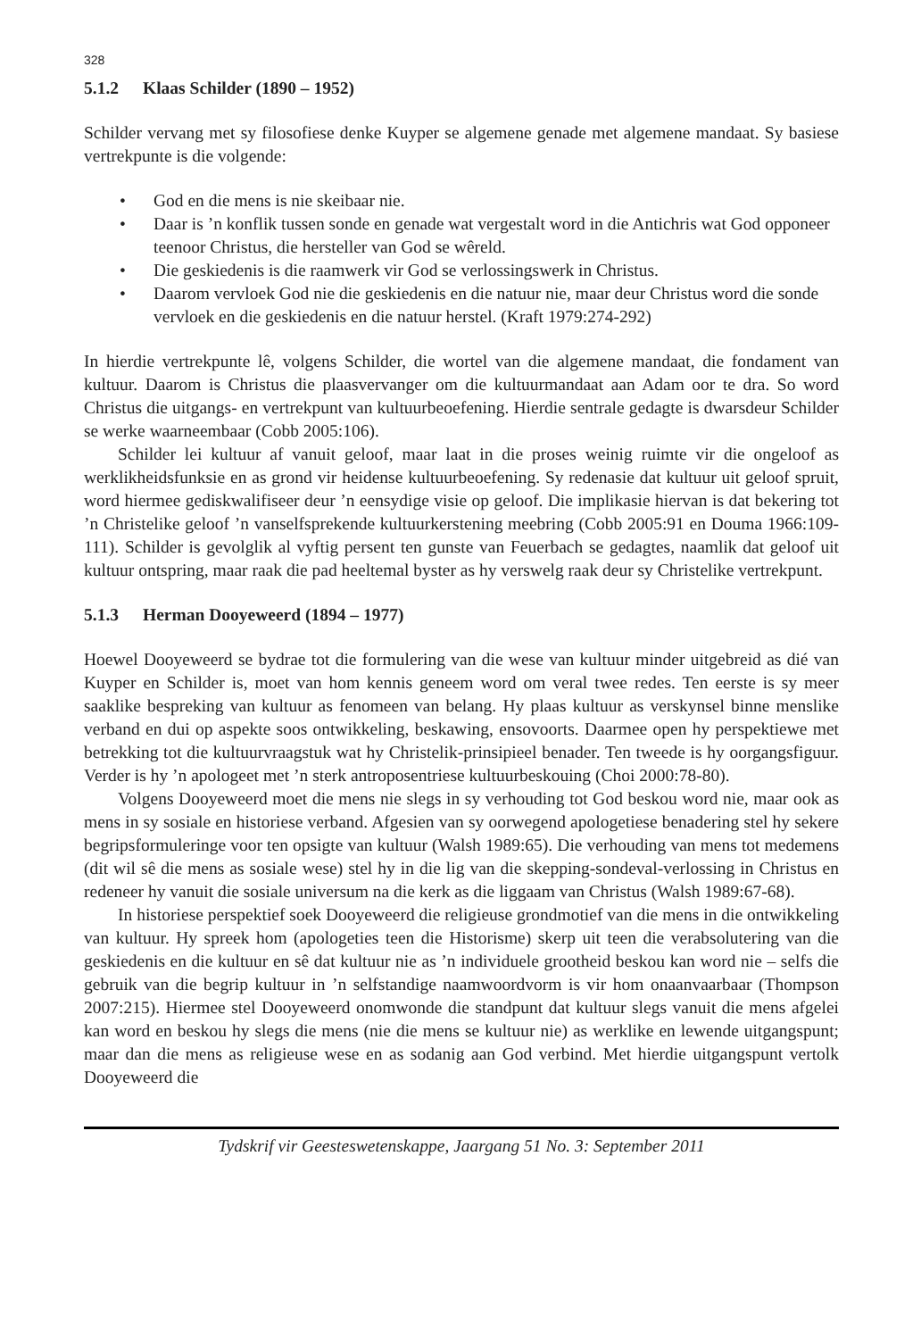328
5.1.2 Klaas Schilder (1890 – 1952)
Schilder vervang met sy filosofiese denke Kuyper se algemene genade met algemene mandaat. Sy basiese vertrekpunte is die volgende:
• God en die mens is nie skeibaar nie.
• Daar is ’n konflik tussen sonde en genade wat vergestalt word in die Antichris wat God opponeer teenoor Christus, die hersteller van God se wêreld.
• Die geskiedenis is die raamwerk vir God se verlossingswerk in Christus.
• Daarom vervloek God nie die geskiedenis en die natuur nie, maar deur Christus word die sonde vervloek en die geskiedenis en die natuur herstel. (Kraft 1979:274-292)
In hierdie vertrekpunte lê, volgens Schilder, die wortel van die algemene mandaat, die fondament van kultuur. Daarom is Christus die plaasvervanger om die kultuurmandaat aan Adam oor te dra. So word Christus die uitgangs- en vertrekpunt van kultuurbeoefening. Hierdie sentrale gedagte is dwarsdeur Schilder se werke waarneembaar (Cobb 2005:106).
Schilder lei kultuur af vanuit geloof, maar laat in die proses weinig ruimte vir die ongeloof as werklikheidsfunksie en as grond vir heidense kultuurbeoefening. Sy redenasie dat kultuur uit geloof spruit, word hiermee gediskwalifiseer deur ’n eensydige visie op geloof. Die implikasie hiervan is dat bekering tot ’n Christelike geloof ’n vanselfsprekende kultuurkerstening meebring (Cobb 2005:91 en Douma 1966:109-111). Schilder is gevolglik al vyftig persent ten gunste van Feuerbach se gedagtes, naamlik dat geloof uit kultuur ontspring, maar raak die pad heeltemal byster as hy verswelg raak deur sy Christelike vertrekpunt.
5.1.3 Herman Dooyeweerd (1894 – 1977)
Hoewel Dooyeweerd se bydrae tot die formulering van die wese van kultuur minder uitgebreid as dié van Kuyper en Schilder is, moet van hom kennis geneem word om veral twee redes. Ten eerste is sy meer saaklike bespreking van kultuur as fenomeen van belang. Hy plaas kultuur as verskynsel binne menslike verband en dui op aspekte soos ontwikkeling, beskawing, ensovoorts. Daarmee open hy perspektiewe met betrekking tot die kultuurvraagstuk wat hy Christelik-prinsipieel benader. Ten tweede is hy oorgangsfiguur. Verder is hy ’n apologeet met ’n sterk antroposentriese kultuurbeskouing (Choi 2000:78-80).
Volgens Dooyeweerd moet die mens nie slegs in sy verhouding tot God beskou word nie, maar ook as mens in sy sosiale en historiese verband. Afgesien van sy oorwegend apologetiese benadering stel hy sekere begripsformuleringe voor ten opsigte van kultuur (Walsh 1989:65). Die verhouding van mens tot medemens (dit wil sê die mens as sosiale wese) stel hy in die lig van die skepping-sondeval-verlossing in Christus en redeneer hy vanuit die sosiale universum na die kerk as die liggaam van Christus (Walsh 1989:67-68).
In historiese perspektief soek Dooyeweerd die religieuse grondmotief van die mens in die ontwikkeling van kultuur. Hy spreek hom (apologeties teen die Historisme) skerp uit teen die verabsolutering van die geskiedenis en die kultuur en sê dat kultuur nie as ’n individuele grootheid beskou kan word nie – selfs die gebruik van die begrip kultuur in ’n selfstandige naamwoordvorm is vir hom onaanvaarbaar (Thompson 2007:215). Hiermee stel Dooyeweerd onomwonde die standpunt dat kultuur slegs vanuit die mens afgelei kan word en beskou hy slegs die mens (nie die mens se kultuur nie) as werklike en lewende uitgangspunt; maar dan die mens as religieuse wese en as sodanig aan God verbind. Met hierdie uitgangspunt vertolk Dooyeweerd die
Tydskrif vir Geesteswetenskappe, Jaargang 51 No. 3: September 2011